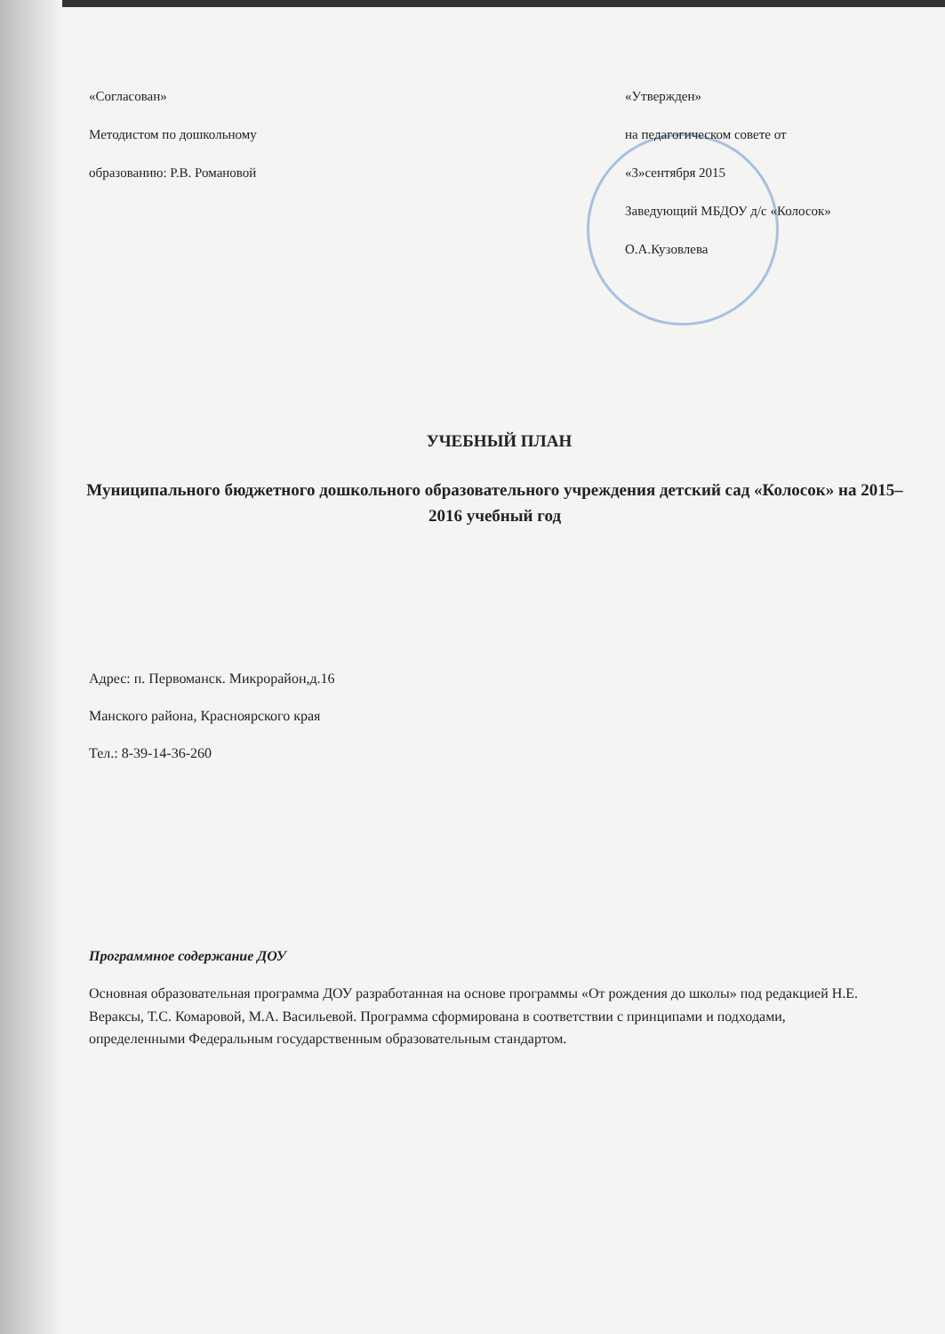«Согласован»
Методистом по дошкольному
образованию: Р.В. Романовой
«Утвержден»
на педагогическом совете от
«3»сентября 2015
Заведующий МБДОУ д/с «Колосок»
О.А.Кузовлева
УЧЕБНЫЙ ПЛАН
Муниципального бюджетного дошкольного образовательного учреждения детский сад «Колосок» на 2015– 2016 учебный год
Адрес: п. Первоманск. Микрорайон,д.16
Манского района, Красноярского края
Тел.: 8-39-14-36-260
Программное содержание ДОУ
Основная образовательная программа ДОУ разработанная на основе программы «От рождения до школы» под редакцией Н.Е. Вераксы, Т.С. Комаровой, М.А. Васильевой. Программа сформирована в соответствии с принципами и подходами, определенными Федеральным государственным образовательным стандартом.